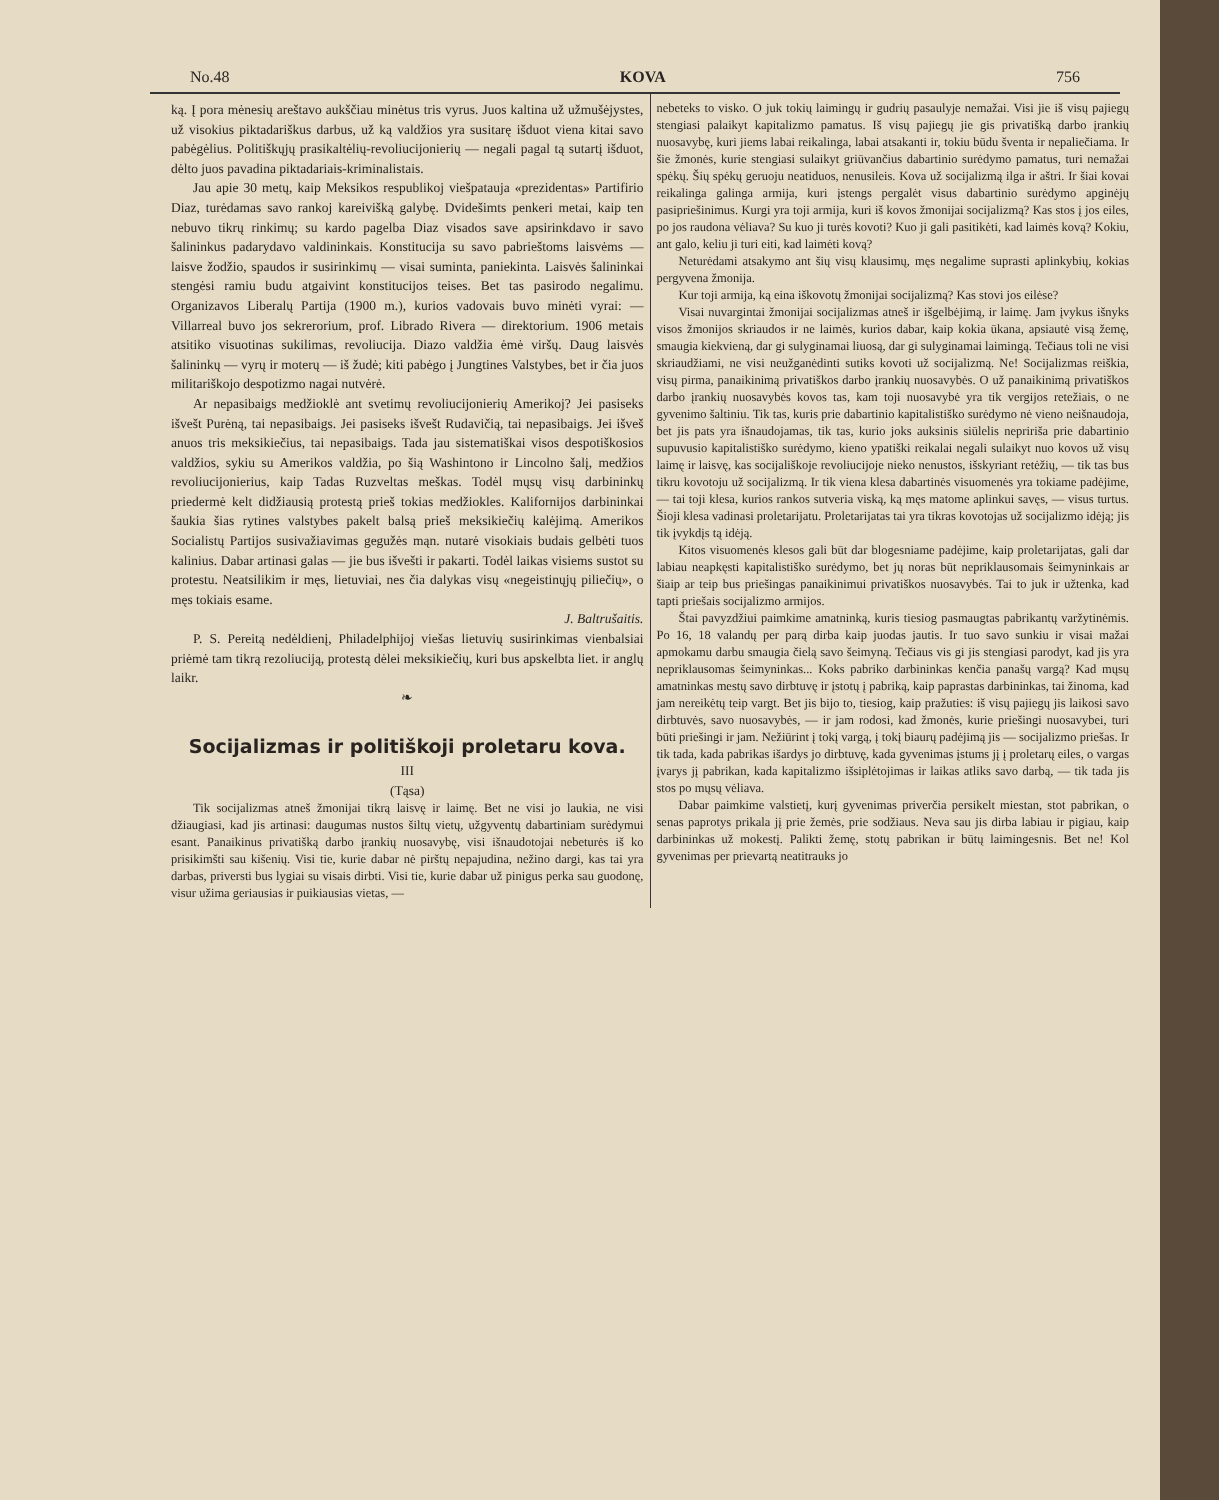No.48 KOVA 756
ką. Į pora mėnesių areštavo aukščiau minėtus tris vyrus. Juos kaltina už užmušėjystes, už visokius piktadariškus darbus, už ką valdžios yra susitarę išduot viena kitai savo pabėgėlius. Politiškųjų prasikaltėlių-revoliucijonierių — negali pagal tą sutartį išduot, dėlto juos pavadina piktadariais-kriminalistais.
Jau apie 30 metų, kaip Meksikos respublikoj viešpatauja «prezidentas» Partifirio Diaz, turėdamas savo rankoj kareivišką galybę. Dvidešimts penkeri metai, kaip ten nebuvo tikrų rinkimų; su kardo pagelba Diaz visados save apsirinkdavo ir savo šalininkus padarydavo valdininkais. Konstitucija su savo pabrieštoms laisvėms — laisve žodžio, spaudos ir susirinkimų — visai suminta, paniekinta. Laisvės šalininkai stengėsi ramiu budu atgaivint konstitucijos teises. Bet tas pasirodo negalimu. Organizavos Liberalų Partija (1900 m.), kurios vadovais buvo minėti vyrai: — Villarreal buvo jos sekrerorium, prof. Librado Rivera — direktorium. 1906 metais atsitiko visuotinas sukilimas, revoliucija. Diazo valdžia ėmė viršų. Daug laisvės šalininkų — vyrų ir moterų — iš žudė; kiti pabėgo į Jungtines Valstybes, bet ir čia juos militariškojo despotizmo nagai nutvėrė.
Ar nepasibaigs medžioklė ant svetimų revoliucijonierių Amerikoj? Jei pasiseks išvešt Purėną, tai nepasibaigs. Jei pasiseks išvešt Rudavičią, tai nepasibaigs. Jei išveš anuos tris meksikiečius, tai nepasibaigs. Tada jau sistematiškai visos despotiškosios valdžios, sykiu su Amerikos valdžia, po šią Washintono ir Lincolno šalį, medžios revoliucijonierius, kaip Tadas Ruzveltas meškas. Todėl mųsų visų darbininkų priedermė kelt didžiausią protestą prieš tokias medžiokles. Kalifornijos darbininkai šaukia šias rytines valstybes pakelt balsą prieš meksikiečių kalėjimą. Amerikos Socialistų Partijos susivažiavimas gegužės mąn. nutarė visokiais budais gelbėti tuos kalinius. Dabar artinasi galas — jie bus išvešti ir pakarti. Todėl laikas visiems sustot su protestu. Neatsilikim ir męs, lietuviai, nes čia dalykas visų «negeistinųjų piliečių», o męs tokiais esame.
J. Baltrušaitis.
P. S. Pereitą nedėldienį, Philadelphijoj viešas lietuvių susirinkimas vienbalsiai priėmė tam tikrą rezoliuciją, protestą dėlei meksikiečių, kuri bus apskelbta liet. ir anglų laikr.
❧
Socijalizmas ir politiškoji proletaru kova.
III
(Tąsa)
Tik socijalizmas atneš žmonijai tikrą laisvę ir laimę. Bet ne visi jo laukia, ne visi džiaugiasi, kad jis artinasi: daugumas nustos šiltų vietų, užgyventų dabartiniam surėdymui esant. Panaikinus privatišką darbo įrankių nuosavybę, visi išnaudotojai nebeturės iš ko prisikimšti sau kišenių. Visi tie, kurie dabar nė pirštų nepajudina, nežino dargi, kas tai yra darbas, priversti bus lygiai su visais dirbti. Visi tie, kurie dabar už pinigus perka sau guodonę, visur užima geriausias ir puikiausias vietas, —
nebeteks to visko. O juk tokių laimingų ir gudrių pasaulyje nemažai. Visi jie iš visų pajiegų stengiasi palaikyt kapitalizmo pamatus. Iš visų pajiegų jie gis privatišką darbo įrankių nuosavybę, kuri jiems labai reikalinga, labai atsakanti ir, tokiu būdu šventa ir nepaliečiama. Ir šie žmonės, kurie stengiasi sulaikyt griūvančius dabartinio surėdymo pamatus, turi nemažai spėkų. Šių spėkų geruoju neatiduos, nenusileis. Kova už socijalizmą ilga ir aštri. Ir šiai kovai reikalinga galinga armija, kuri įstengs pergalėt visus dabartinio surėdymo apginėjų pasipriešinimus. Kurgi yra toji armija, kuri iš kovos žmonijai socijalizmą? Kas stos į jos eiles, po jos raudona vėliava? Su kuo ji turės kovoti? Kuo ji gali pasitikėti, kad laimės kovą? Kokiu, ant galo, keliu ji turi eiti, kad laimėti kovą?
Neturėdami atsakymo ant šių visų klausimų, męs negalime suprasti aplinkybių, kokias pergyvena žmonija.
Kur toji armija, ką eina iškovotų žmonijai socijalizmą? Kas stovi jos eilėse?
Visai nuvargintai žmonijai socijalizmas atneš ir išgelbėjimą, ir laimę. Jam įvykus išnyks visos žmonijos skriaudos ir ne laimės, kurios dabar, kaip kokia ūkana, apsiautė visą žemę, smaugia kiekvieną, dar gi sulyginamai liuosą, dar gi sulyginamai laimingą. Tečiaus toli ne visi skriaudžiami, ne visi neužganėdinti sutiks kovoti už socijalizmą. Ne! Socijalizmas reiškia, visų pirma, panaikinimą privatiškos darbo įrankių nuosavybės. O už panaikinimą privatiškos darbo įrankių nuosavybės kovos tas, kam toji nuosavybė yra tik vergijos retežiais, o ne gyvenimo šaltiniu. Tik tas, kuris prie dabartinio kapitalistiško surėdymo nė vieno neišnaudoja, bet jis pats yra išnaudojamas, tik tas, kurio joks auksinis siūlelis nepririša prie dabartinio supuvusio kapitalistiško surėdymo, kieno ypatiški reikalai negali sulaikyt nuo kovos už visų laimę ir laisvę, kas socijališkoje revoliucijoje nieko nenustos, išskyriant retėžių, — tik tas bus tikru kovotoju už socijalizmą. Ir tik viena klesa dabartinės visuomenės yra tokiame padėjime, — tai toji klesa, kurios rankos sutveria viską, ką męs matome aplinkui savęs, — visus turtus. Šioji klesa vadinasi proletarijatu. Proletarijatas tai yra tikras kovotojas už socijalizmo idėją; jis tik įvykdįs tą idėją.
Kitos visuomenės klesos gali būt dar blogesniame padėjime, kaip proletarijatas, gali dar labiau neapkęsti kapitalistiško surėdymo, bet jų noras būt nepriklausomais šeimyninkais ar šiaip ar teip bus priešingas panaikinimui privatiškos nuosavybės. Tai to juk ir užtenka, kad tapti priešais socijalizmo armijos.
Štai pavyzdžiui paimkime amatninką, kuris tiesiog pasmaugtas pabrikantų varžytinėmis. Po 16, 18 valandų per parą dirba kaip juodas jautis. Ir tuo savo sunkiu ir visai mažai apmokamu darbu smaugia čielą savo šeimyną. Tečiaus vis gi jis stengiasi parodyt, kad jis yra nepriklausomas šeimyninkas... Koks pabriko darbininkas kenčia panašų vargą? Kad mųsų amatninkas mestų savo dirbtuvę ir įstotų į pabriką, kaip paprastas darbininkas, tai žinoma, kad jam nereikėtų teip vargt. Bet jis bijo to, tiesiog, kaip pražuties: iš visų pajiegų jis laikosi savo dirbtuvės, savo nuosavybės, — ir jam rodosi, kad žmonės, kurie priešingi nuosavybei, turi būti priešingi ir jam. Nežiūrint į tokį vargą, į tokį biaurų padėjimą jis — socijalizmo priešas. Ir tik tada, kada pabrikas išardys jo dirbtuvę, kada gyvenimas įstums jį į proletarų eiles, o vargas įvarys jį pabrikan, kada kapitalizmo išsiplėtojimas ir laikas atliks savo darbą, — tik tada jis stos po mųsų vėliava.
Dabar paimkime valstietį, kurį gyvenimas priverčia persikelt miestan, stot pabrikan, o senas paprotys prikala jį prie žemės, prie sodžiaus. Neva sau jis dirba labiau ir pigiau, kaip darbininkas už mokestį. Palikti žemę, stotų pabrikan ir būtų laimingesnis. Bet ne! Kol gyvenimas per prievartą neatitrauks jo